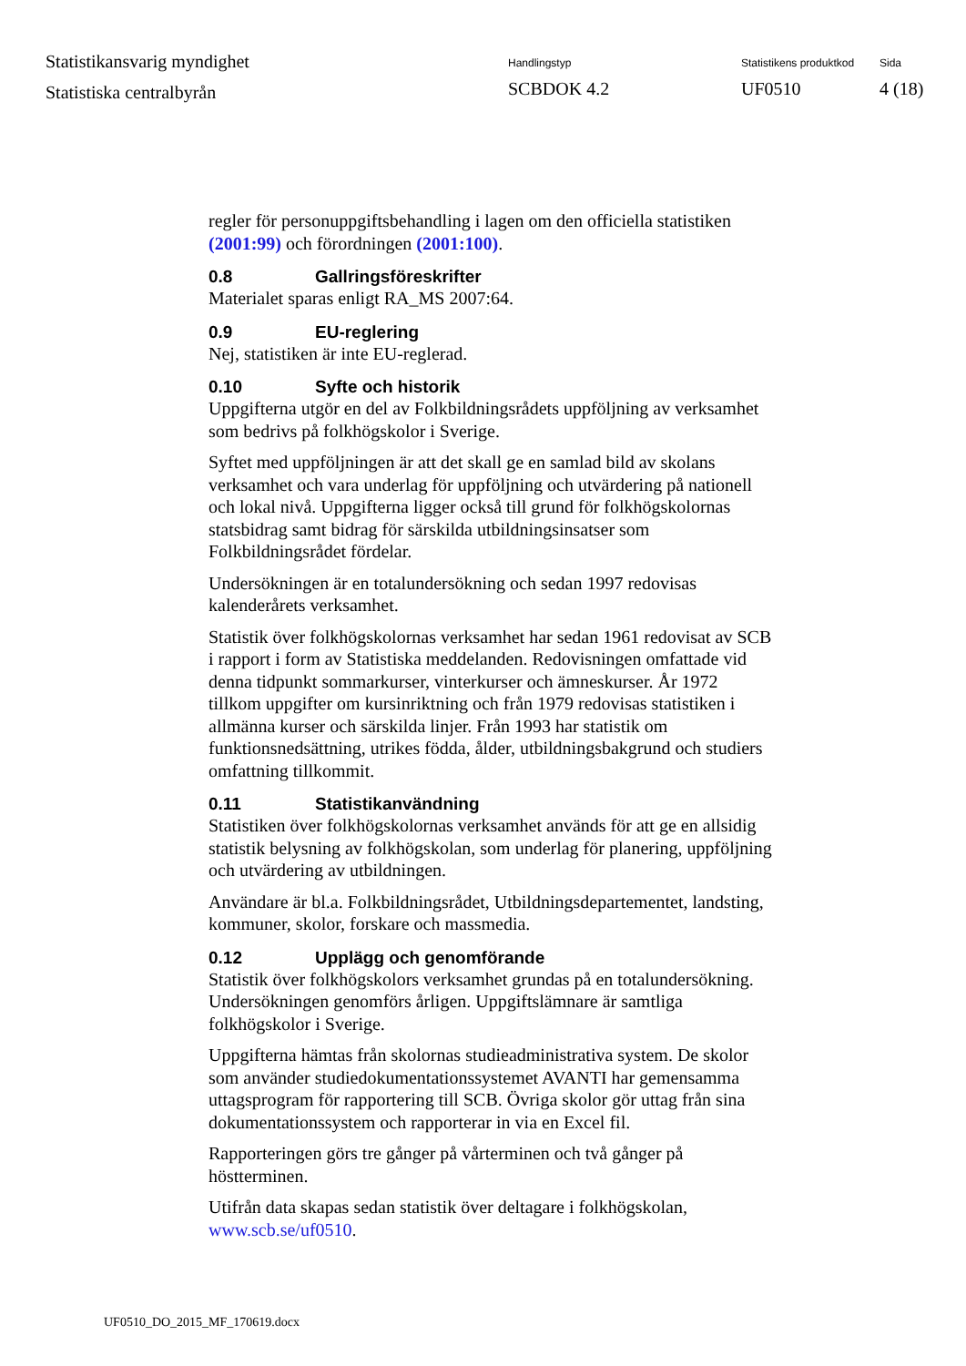Statistikansvarig myndighet
Statistiska centralbyrån
Handlingstyp
SCBDOK 4.2
Statistikens produktkod
UF0510
Sida
4 (18)
regler för personuppgiftsbehandling i lagen om den officiella statistiken (2001:99) och förordningen (2001:100).
0.8 Gallringsföreskrifter
Materialet sparas enligt RA_MS 2007:64.
0.9 EU-reglering
Nej, statistiken är inte EU-reglerad.
0.10 Syfte och historik
Uppgifterna utgör en del av Folkbildningsrådets uppföljning av verksamhet som bedrivs på folkhögskolor i Sverige.
Syftet med uppföljningen är att det skall ge en samlad bild av skolans verksamhet och vara underlag för uppföljning och utvärdering på nationell och lokal nivå. Uppgifterna ligger också till grund för folkhögskolornas statsbidrag samt bidrag för särskilda utbildningsinsatser som Folkbildningsrådet fördelar.
Undersökningen är en totalundersökning och sedan 1997 redovisas kalenderårets verksamhet.
Statistik över folkhögskolornas verksamhet har sedan 1961 redovisat av SCB i rapport i form av Statistiska meddelanden. Redovisningen omfattade vid denna tidpunkt sommarkurser, vinterkurser och ämneskurser. År 1972 tillkom uppgifter om kursinriktning och från 1979 redovisas statistiken i allmänna kurser och särskilda linjer. Från 1993 har statistik om funktionsnedsättning, utrikes födda, ålder, utbildningsbakgrund och studiers omfattning tillkommit.
0.11 Statistikanvändning
Statistiken över folkhögskolornas verksamhet används för att ge en allsidig statistik belysning av folkhögskolan, som underlag för planering, uppföljning och utvärdering av utbildningen.
Användare är bl.a. Folkbildningsrådet, Utbildningsdepartementet, landsting, kommuner, skolor, forskare och massmedia.
0.12 Upplägg och genomförande
Statistik över folkhögskolors verksamhet grundas på en totalundersökning. Undersökningen genomförs årligen. Uppgiftslämnare är samtliga folkhögskolor i Sverige.
Uppgifterna hämtas från skolornas studieadministrativa system. De skolor som använder studiedokumentationssystemet AVANTI har gemensamma uttagsprogram för rapportering till SCB. Övriga skolor gör uttag från sina dokumentationssystem och rapporterar in via en Excel fil.
Rapporteringen görs tre gånger på vårterminen och två gånger på höstterminen.
Utifrån data skapas sedan statistik över deltagare i folkhögskolan, www.scb.se/uf0510.
UF0510_DO_2015_MF_170619.docx